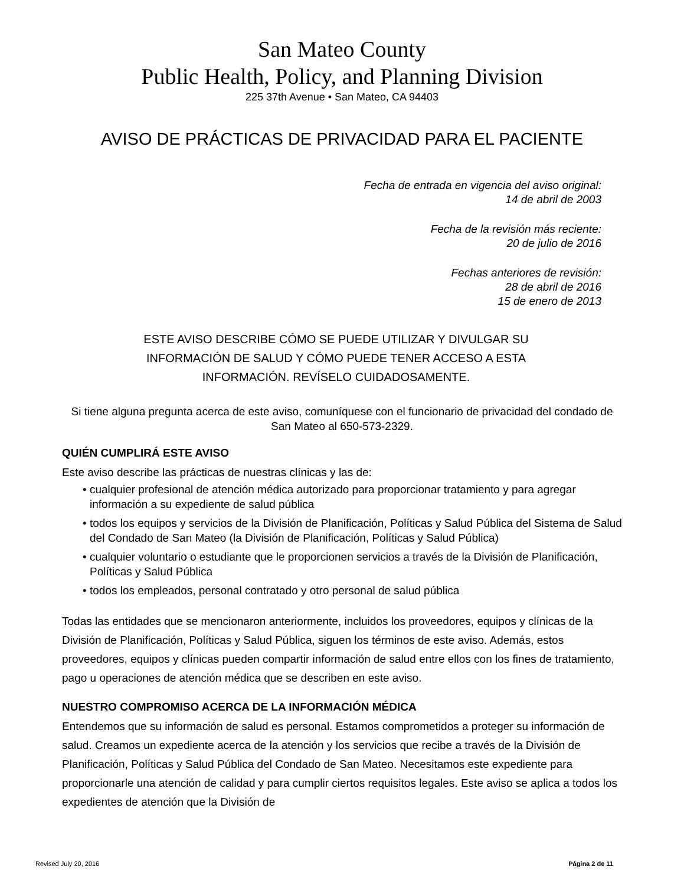San Mateo County
Public Health, Policy, and Planning Division
225 37th Avenue • San Mateo, CA 94403
AVISO DE PRÁCTICAS DE PRIVACIDAD PARA EL PACIENTE
Fecha de entrada en vigencia del aviso original:
14 de abril de 2003
Fecha de la revisión más reciente:
20 de julio de 2016
Fechas anteriores de revisión:
28 de abril de 2016
15 de enero de 2013
ESTE AVISO DESCRIBE CÓMO SE PUEDE UTILIZAR Y DIVULGAR SU INFORMACIÓN DE SALUD Y CÓMO PUEDE TENER ACCESO A ESTA INFORMACIÓN. REVÍSELO CUIDADOSAMENTE.
Si tiene alguna pregunta acerca de este aviso, comuníquese con el funcionario de privacidad del condado de San Mateo al 650-573-2329.
QUIÉN CUMPLIRÁ ESTE AVISO
Este aviso describe las prácticas de nuestras clínicas y las de:
• cualquier profesional de atención médica autorizado para proporcionar tratamiento y para agregar información a su expediente de salud pública
• todos los equipos y servicios de la División de Planificación, Políticas y Salud Pública del Sistema de Salud del Condado de San Mateo (la División de Planificación, Políticas y Salud Pública)
• cualquier voluntario o estudiante que le proporcionen servicios a través de la División de Planificación, Políticas y Salud Pública
• todos los empleados, personal contratado y otro personal de salud pública
Todas las entidades que se mencionaron anteriormente, incluidos los proveedores, equipos y clínicas de la División de Planificación, Políticas y Salud Pública, siguen los términos de este aviso. Además, estos proveedores, equipos y clínicas pueden compartir información de salud entre ellos con los fines de tratamiento, pago u operaciones de atención médica que se describen en este aviso.
NUESTRO COMPROMISO ACERCA DE LA INFORMACIÓN MÉDICA
Entendemos que su información de salud es personal. Estamos comprometidos a proteger su información de salud. Creamos un expediente acerca de la atención y los servicios que recibe a través de la División de Planificación, Políticas y Salud Pública del Condado de San Mateo. Necesitamos este expediente para proporcionarle una atención de calidad y para cumplir ciertos requisitos legales. Este aviso se aplica a todos los expedientes de atención que la División de
Revised July 20, 2016 Página 2 de 11